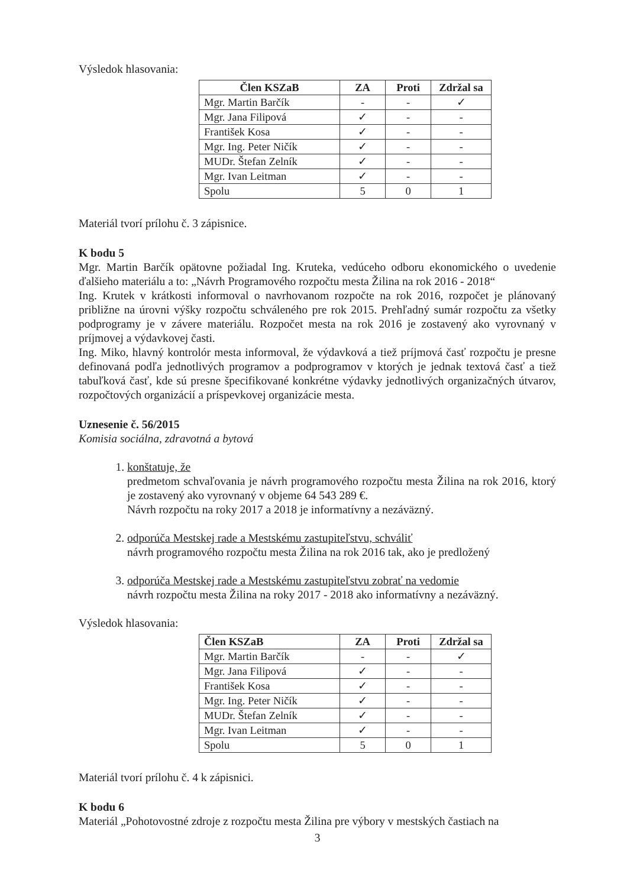Výsledok hlasovania:
| Člen KSZaB | ZA | Proti | Zdržal sa |
| --- | --- | --- | --- |
| Mgr. Martin Barčík | - | - | ✓ |
| Mgr. Jana Filipová | ✓ | - | - |
| František Kosa | ✓ | - | - |
| Mgr. Ing. Peter Ničík | ✓ | - | - |
| MUDr. Štefan Zelník | ✓ | - | - |
| Mgr. Ivan Leitman | ✓ | - | - |
| Spolu | 5 | 0 | 1 |
Materiál tvorí prílohu č. 3 zápisnice.
K bodu 5
Mgr. Martin Barčík opätovne požiadal Ing. Kruteka, vedúceho odboru ekonomického o uvedenie ďalšieho materiálu a to: „Návrh Programového rozpočtu mesta Žilina na rok 2016 - 2018“
Ing. Krutek v krátkosti informoval o navrhovanom rozpočte na rok 2016, rozpočet je plánovaný približne na úrovni výšky rozpočtu schváleného pre rok 2015. Prehľadný sumár rozpočtu za všetky podprogramy je v závere materiálu. Rozpočet mesta na rok 2016 je zostavený ako vyrovnaný v príjmovej a výdavkovej časti.
Ing. Miko, hlavný kontrolór mesta informoval, že výdavková a tiež príjmová časť rozpočtu je presne definovaná podľa jednotlivých programov a podprogramov v ktorých je jednak textová časť a tiež tabuľková časť, kde sú presne špecifikované konkrétne výdavky jednotlivých organizačných útvarov, rozpočtových organizácií a príspevkovej organizácie mesta.
Uznesenie č. 56/2015
Komisia sociálna, zdravotná a bytová
1. konštatuje, že
predmetom schvaľovania je návrh programového rozpočtu mesta Žilina na rok 2016, ktorý je zostavený ako vyrovnaný v objeme 64 543 289 €.
Návrh rozpočtu na roky 2017 a 2018 je informatívny a nezáväzný.
2. odporúča Mestskej rade a Mestskému zastupiteľstvu, schváliť
návrh programového rozpočtu mesta Žilina na rok 2016 tak, ako je predložený
3. odporúča Mestskej rade a Mestskému zastupiteľstvu zobrať na vedomie
návrh rozpočtu mesta Žilina na roky 2017 - 2018 ako informatívny a nezáväzný.
Výsledok hlasovania:
| Člen KSZaB | ZA | Proti | Zdržal sa |
| --- | --- | --- | --- |
| Mgr. Martin Barčík | - | - | ✓ |
| Mgr. Jana Filipová | ✓ | - | - |
| František Kosa | ✓ | - | - |
| Mgr. Ing. Peter Ničík | ✓ | - | - |
| MUDr. Štefan Zelník | ✓ | - | - |
| Mgr. Ivan Leitman | ✓ | - | - |
| Spolu | 5 | 0 | 1 |
Materiál tvorí prílohu č. 4 k zápisnici.
K bodu 6
Materiál „Pohotovostné zdroje z rozpočtu mesta Žilina pre výbory v mestských častiach na
3